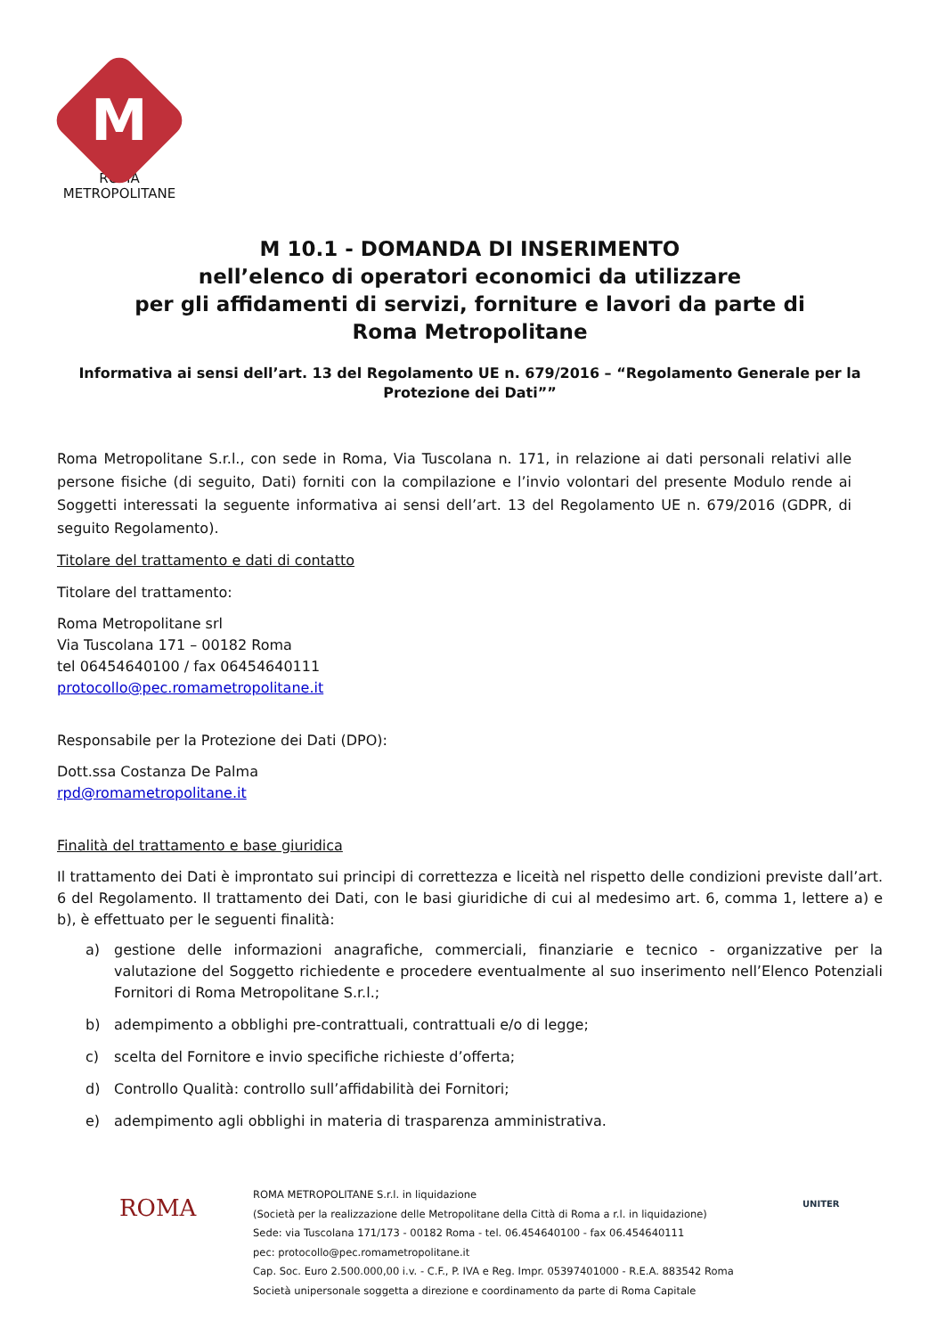M
ROMA
METROPOLITANE
M 10.1 - DOMANDA DI INSERIMENTO
nell’elenco di operatori economici da utilizzare
per gli affidamenti di servizi, forniture e lavori da parte di
Roma Metropolitane
Informativa ai sensi dell’art. 13 del Regolamento UE n. 679/2016 – “Regolamento Generale per la Protezione dei Dati””
Roma Metropolitane S.r.l., con sede in Roma, Via Tuscolana n. 171, in relazione ai dati personali relativi alle persone fisiche (di seguito, Dati) forniti con la compilazione e l’invio volontari del presente Modulo rende ai Soggetti interessati la seguente informativa ai sensi dell’art. 13 del Regolamento UE n. 679/2016 (GDPR, di seguito Regolamento).
Titolare del trattamento e dati di contatto
Titolare del trattamento:
Roma Metropolitane srl
Via Tuscolana 171 – 00182 Roma
tel 06454640100 / fax 06454640111
protocollo@pec.romametropolitane.it
Responsabile per la Protezione dei Dati (DPO):
Dott.ssa Costanza De Palma
rpd@romametropolitane.it
Finalità del trattamento e base giuridica
Il trattamento dei Dati è improntato sui principi di correttezza e liceità nel rispetto delle condizioni previste dall’art. 6 del Regolamento. Il trattamento dei Dati, con le basi giuridiche di cui al medesimo art. 6, comma 1, lettere a) e b), è effettuato per le seguenti finalità:
a) gestione delle informazioni anagrafiche, commerciali, finanziarie e tecnico - organizzative per la valutazione del Soggetto richiedente e procedere eventualmente al suo inserimento nell’Elenco Potenziali Fornitori di Roma Metropolitane S.r.l.;
b) adempimento a obblighi pre-contrattuali, contrattuali e/o di legge;
c) scelta del Fornitore e invio specifiche richieste d’offerta;
d) Controllo Qualità: controllo sull’affidabilità dei Fornitori;
e) adempimento agli obblighi in materia di trasparenza amministrativa.
ROMA
ROMA METROPOLITANE S.r.l. in liquidazione
(Società per la realizzazione delle Metropolitane della Città di Roma a r.l. in liquidazione)
Sede: via Tuscolana 171/173 - 00182 Roma - tel. 06.454640100 - fax 06.454640111
pec: protocollo@pec.romametropolitane.it
Cap. Soc. Euro 2.500.000,00 i.v. - C.F., P. IVA e Reg. Impr. 05397401000 - R.E.A. 883542 Roma
Società unipersonale soggetta a direzione e coordinamento da parte di Roma Capitale
UNITER